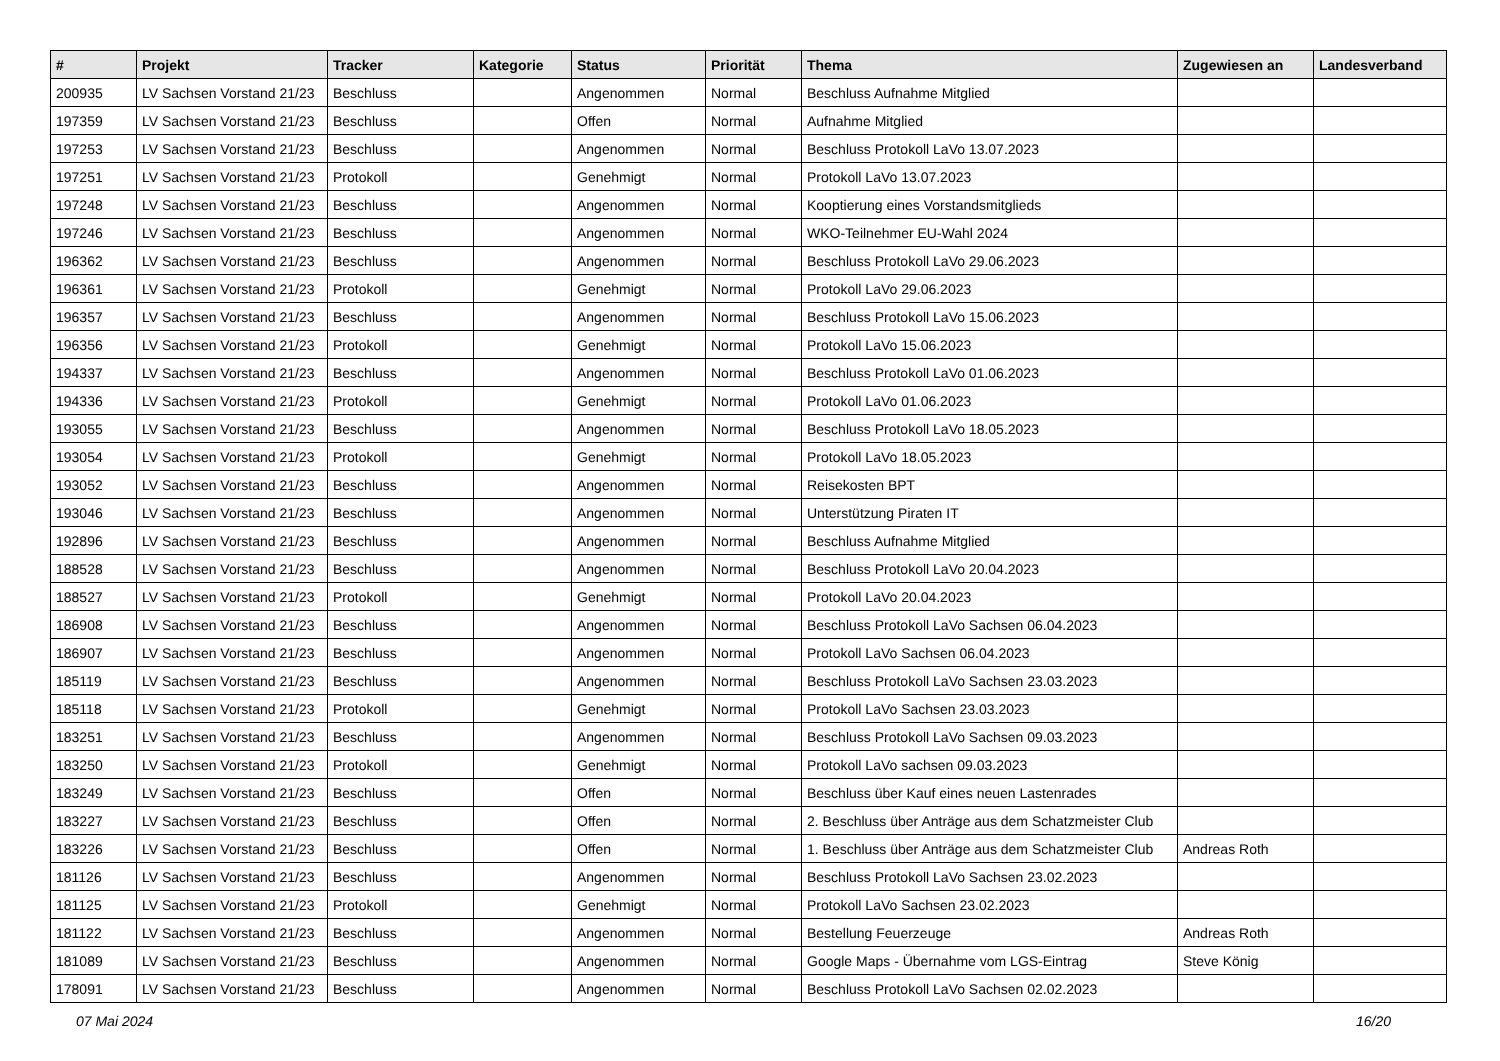| # | Projekt | Tracker | Kategorie | Status | Priorität | Thema | Zugewiesen an | Landesverband |
| --- | --- | --- | --- | --- | --- | --- | --- | --- |
| 200935 | LV Sachsen Vorstand 21/23 | Beschluss | | Angenommen | Normal | Beschluss Aufnahme Mitglied | | |
| 197359 | LV Sachsen Vorstand 21/23 | Beschluss | | Offen | Normal | Aufnahme Mitglied | | |
| 197253 | LV Sachsen Vorstand 21/23 | Beschluss | | Angenommen | Normal | Beschluss Protokoll LaVo 13.07.2023 | | |
| 197251 | LV Sachsen Vorstand 21/23 | Protokoll | | Genehmigt | Normal | Protokoll LaVo 13.07.2023 | | |
| 197248 | LV Sachsen Vorstand 21/23 | Beschluss | | Angenommen | Normal | Kooptierung eines Vorstandsmitglieds | | |
| 197246 | LV Sachsen Vorstand 21/23 | Beschluss | | Angenommen | Normal | WKO-Teilnehmer EU-Wahl 2024 | | |
| 196362 | LV Sachsen Vorstand 21/23 | Beschluss | | Angenommen | Normal | Beschluss Protokoll LaVo 29.06.2023 | | |
| 196361 | LV Sachsen Vorstand 21/23 | Protokoll | | Genehmigt | Normal | Protokoll LaVo 29.06.2023 | | |
| 196357 | LV Sachsen Vorstand 21/23 | Beschluss | | Angenommen | Normal | Beschluss Protokoll LaVo 15.06.2023 | | |
| 196356 | LV Sachsen Vorstand 21/23 | Protokoll | | Genehmigt | Normal | Protokoll LaVo 15.06.2023 | | |
| 194337 | LV Sachsen Vorstand 21/23 | Beschluss | | Angenommen | Normal | Beschluss Protokoll LaVo 01.06.2023 | | |
| 194336 | LV Sachsen Vorstand 21/23 | Protokoll | | Genehmigt | Normal | Protokoll LaVo 01.06.2023 | | |
| 193055 | LV Sachsen Vorstand 21/23 | Beschluss | | Angenommen | Normal | Beschluss Protokoll LaVo 18.05.2023 | | |
| 193054 | LV Sachsen Vorstand 21/23 | Protokoll | | Genehmigt | Normal | Protokoll LaVo 18.05.2023 | | |
| 193052 | LV Sachsen Vorstand 21/23 | Beschluss | | Angenommen | Normal | Reisekosten BPT | | |
| 193046 | LV Sachsen Vorstand 21/23 | Beschluss | | Angenommen | Normal | Unterstützung Piraten IT | | |
| 192896 | LV Sachsen Vorstand 21/23 | Beschluss | | Angenommen | Normal | Beschluss Aufnahme Mitglied | | |
| 188528 | LV Sachsen Vorstand 21/23 | Beschluss | | Angenommen | Normal | Beschluss Protokoll LaVo 20.04.2023 | | |
| 188527 | LV Sachsen Vorstand 21/23 | Protokoll | | Genehmigt | Normal | Protokoll LaVo 20.04.2023 | | |
| 186908 | LV Sachsen Vorstand 21/23 | Beschluss | | Angenommen | Normal | Beschluss Protokoll LaVo Sachsen 06.04.2023 | | |
| 186907 | LV Sachsen Vorstand 21/23 | Beschluss | | Angenommen | Normal | Protokoll LaVo Sachsen 06.04.2023 | | |
| 185119 | LV Sachsen Vorstand 21/23 | Beschluss | | Angenommen | Normal | Beschluss Protokoll LaVo Sachsen 23.03.2023 | | |
| 185118 | LV Sachsen Vorstand 21/23 | Protokoll | | Genehmigt | Normal | Protokoll LaVo Sachsen 23.03.2023 | | |
| 183251 | LV Sachsen Vorstand 21/23 | Beschluss | | Angenommen | Normal | Beschluss Protokoll LaVo Sachsen 09.03.2023 | | |
| 183250 | LV Sachsen Vorstand 21/23 | Protokoll | | Genehmigt | Normal | Protokoll LaVo sachsen 09.03.2023 | | |
| 183249 | LV Sachsen Vorstand 21/23 | Beschluss | | Offen | Normal | Beschluss über Kauf eines neuen Lastenrades | | |
| 183227 | LV Sachsen Vorstand 21/23 | Beschluss | | Offen | Normal | 2. Beschluss über Anträge aus dem Schatzmeister Club | | |
| 183226 | LV Sachsen Vorstand 21/23 | Beschluss | | Offen | Normal | 1. Beschluss über Anträge aus dem Schatzmeister Club | Andreas Roth | |
| 181126 | LV Sachsen Vorstand 21/23 | Beschluss | | Angenommen | Normal | Beschluss Protokoll LaVo Sachsen 23.02.2023 | | |
| 181125 | LV Sachsen Vorstand 21/23 | Protokoll | | Genehmigt | Normal | Protokoll LaVo Sachsen 23.02.2023 | | |
| 181122 | LV Sachsen Vorstand 21/23 | Beschluss | | Angenommen | Normal | Bestellung Feuerzeuge | Andreas Roth | |
| 181089 | LV Sachsen Vorstand 21/23 | Beschluss | | Angenommen | Normal | Google Maps - Übernahme vom LGS-Eintrag | Steve König | |
| 178091 | LV Sachsen Vorstand 21/23 | Beschluss | | Angenommen | Normal | Beschluss Protokoll LaVo Sachsen 02.02.2023 | | |
07 Mai 2024 16/20